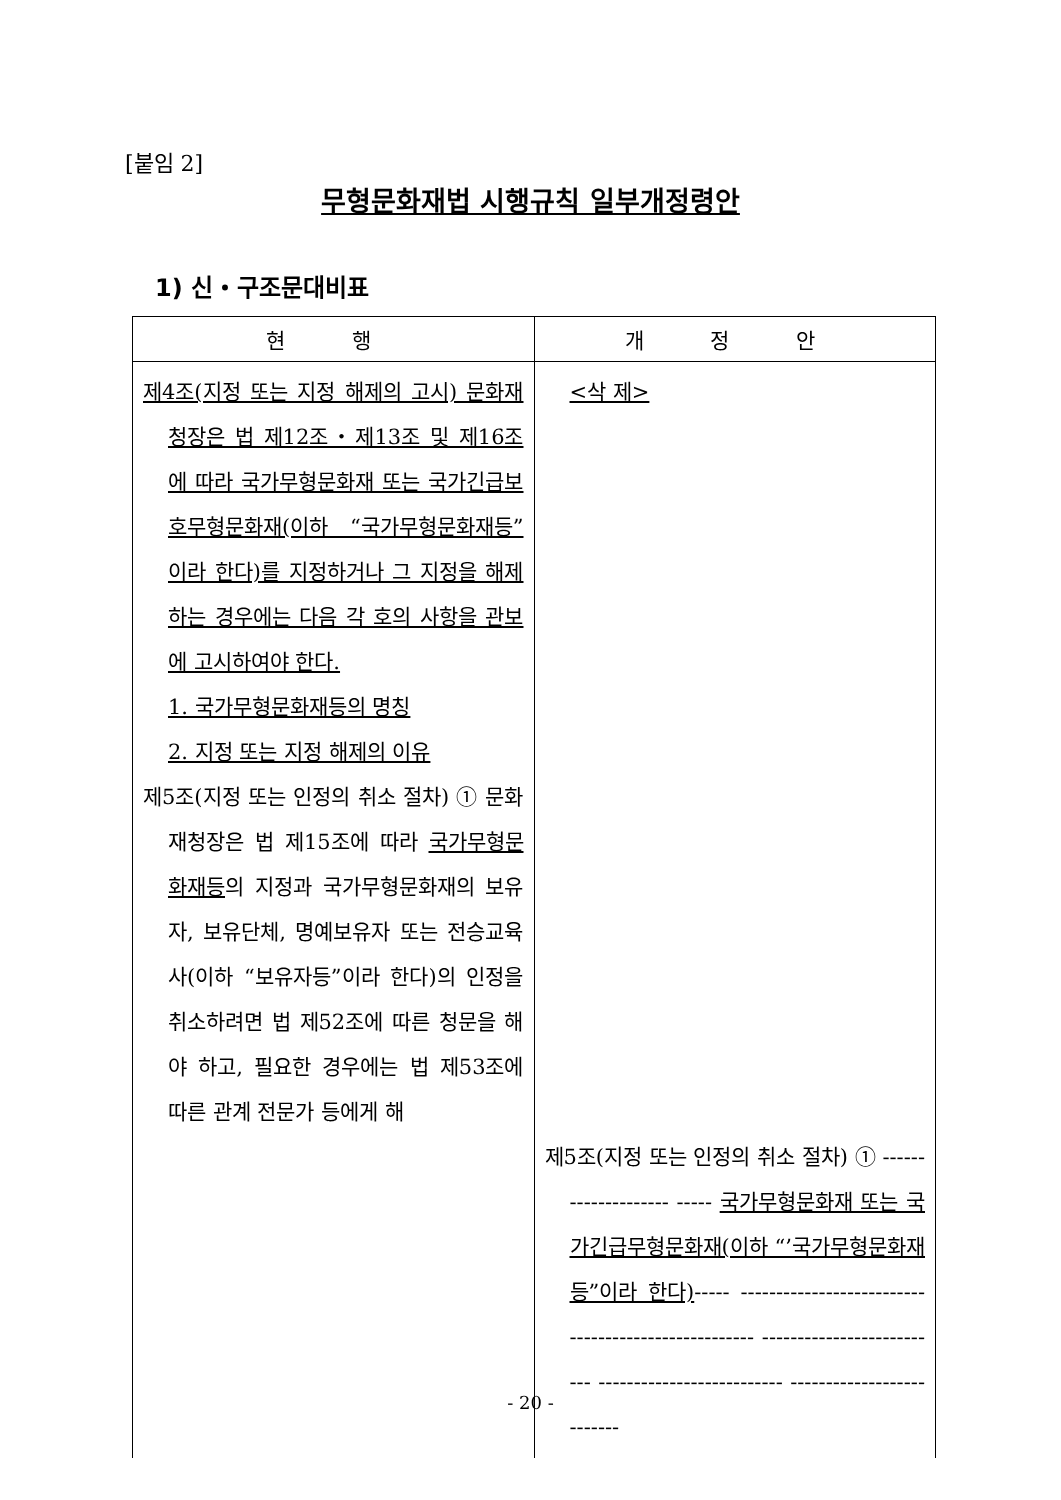[붙임 2]
무형문화재법 시행규칙 일부개정령안
1) 신・구조문대비표
| 현 행 | 개 정 안 |
| --- | --- |
| 제4조(지정 또는 지정 해제의 고시) 문화재청장은 법 제12조・제13조 및 제16조에 따라 국가무형문화재 또는 국가긴급보호무형문화재(이하 “국가무형문화재등”이라 한다)를 지정하거나 그 지정을 해제하는 경우에는 다음 각 호의 사항을 관보에 고시하여야 한다. 1. 국가무형문화재등의 명칭 2. 지정 또는 지정 해제의 이유 제5조(지정 또는 인정의 취소 절차) ① 문화재청장은 법 제15조에 따라 국가무형문화재등 의 지정과 국가무형문화재의 보유자, 보유단체, 명예보유자 또는 전승교육사(이하 “보유자등”이라 한다)의 인정을 취소하려면 법 제52조에 따른 청문을 해야 하고, 필요한 경우에는 법 제53조에 따른 관계 전문가 등에게 해 | <삭 제> 제5조(지정 또는 인정의 취소 절차) ① -------------------- ----- 국가무형문화재 또는 국가긴급무형문화재(이하 “’국가무형문화재등”이라 한다) ----- -------------------------- -------------------------- -------------------------- -------------------------- -------------------------- |
- 20 -